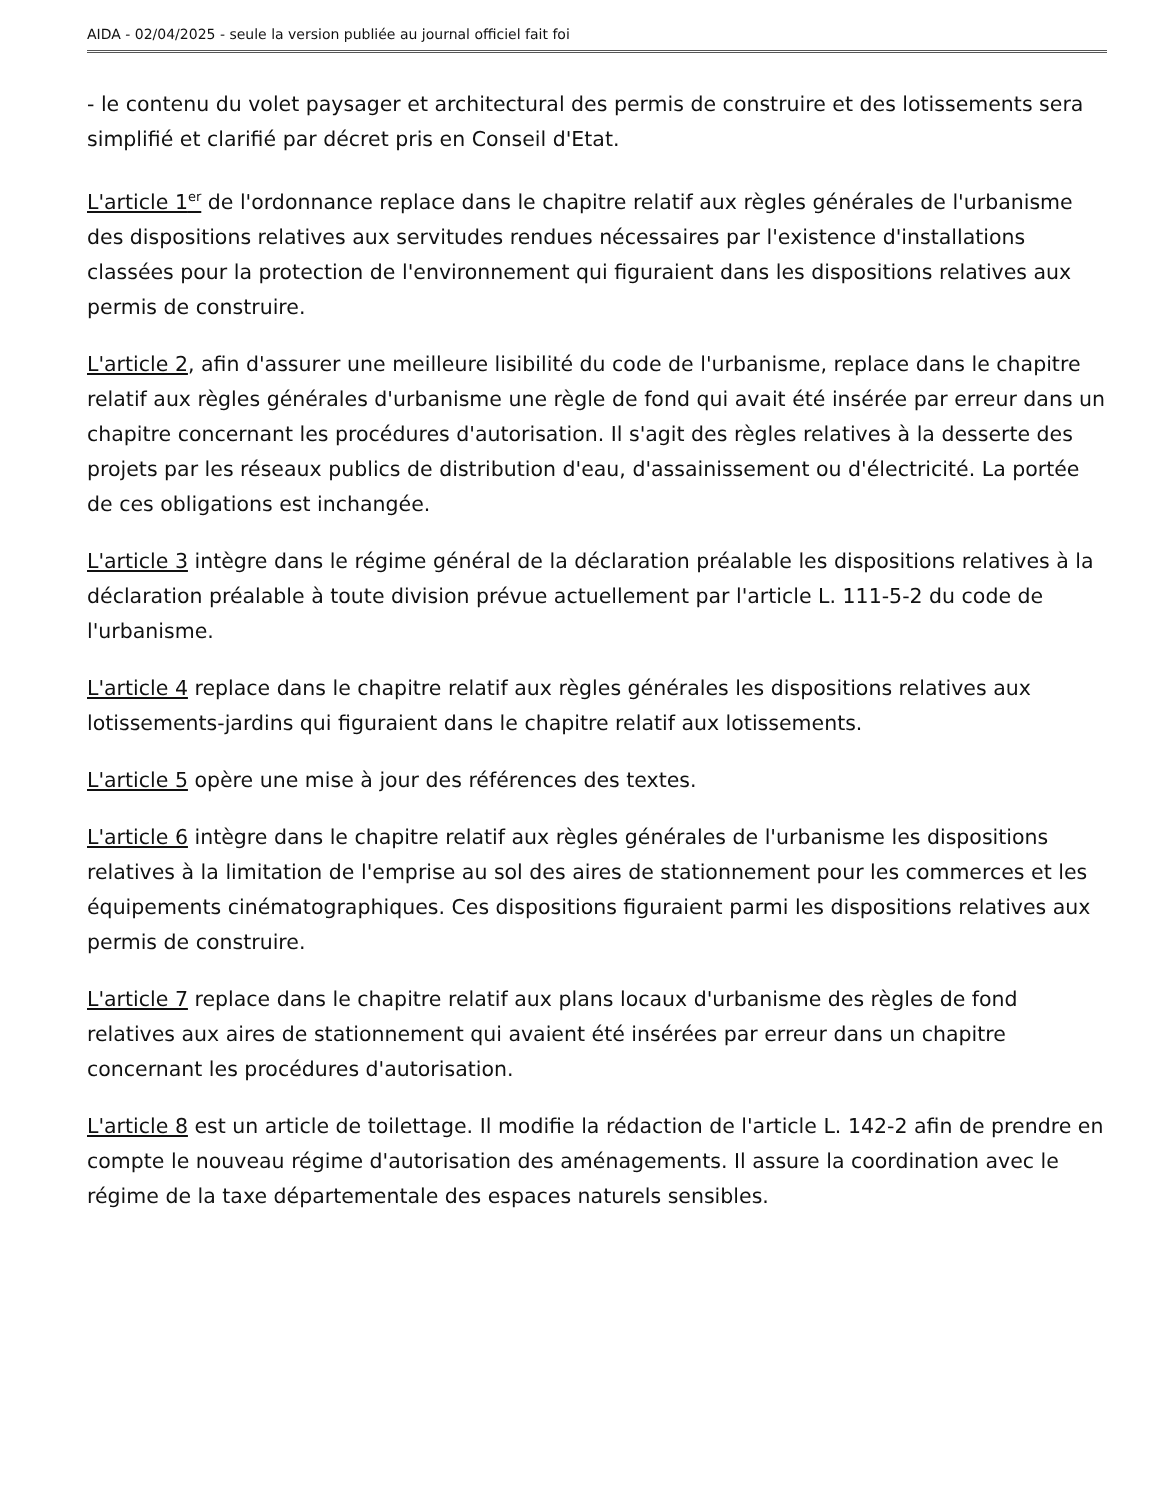AIDA - 02/04/2025 - seule la version publiée au journal officiel fait foi
- le contenu du volet paysager et architectural des permis de construire et des lotissements sera simplifié et clarifié par décret pris en Conseil d'Etat.
L'article 1<sup>er</sup> de l'ordonnance replace dans le chapitre relatif aux règles générales de l'urbanisme des dispositions relatives aux servitudes rendues nécessaires par l'existence d'installations classées pour la protection de l'environnement qui figuraient dans les dispositions relatives aux permis de construire.
L'article 2, afin d'assurer une meilleure lisibilité du code de l'urbanisme, replace dans le chapitre relatif aux règles générales d'urbanisme une règle de fond qui avait été insérée par erreur dans un chapitre concernant les procédures d'autorisation. Il s'agit des règles relatives à la desserte des projets par les réseaux publics de distribution d'eau, d'assainissement ou d'électricité. La portée de ces obligations est inchangée.
L'article 3 intègre dans le régime général de la déclaration préalable les dispositions relatives à la déclaration préalable à toute division prévue actuellement par l'article L. 111-5-2 du code de l'urbanisme.
L'article 4 replace dans le chapitre relatif aux règles générales les dispositions relatives aux lotissements-jardins qui figuraient dans le chapitre relatif aux lotissements.
L'article 5 opère une mise à jour des références des textes.
L'article 6 intègre dans le chapitre relatif aux règles générales de l'urbanisme les dispositions relatives à la limitation de l'emprise au sol des aires de stationnement pour les commerces et les équipements cinématographiques. Ces dispositions figuraient parmi les dispositions relatives aux permis de construire.
L'article 7 replace dans le chapitre relatif aux plans locaux d'urbanisme des règles de fond relatives aux aires de stationnement qui avaient été insérées par erreur dans un chapitre concernant les procédures d'autorisation.
L'article 8 est un article de toilettage. Il modifie la rédaction de l'article L. 142-2 afin de prendre en compte le nouveau régime d'autorisation des aménagements. Il assure la coordination avec le régime de la taxe départementale des espaces naturels sensibles.